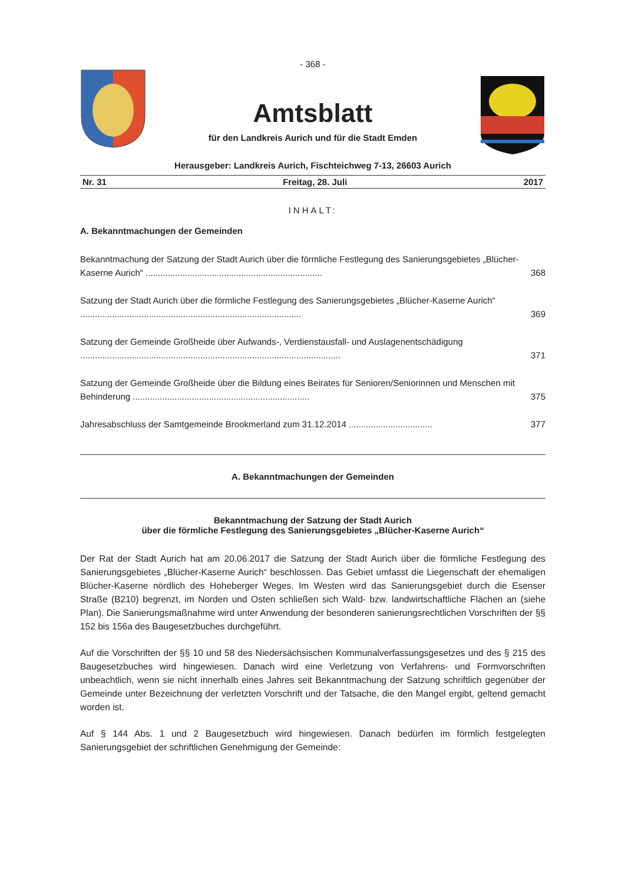- 368 -
Amtsblatt
für den Landkreis Aurich und für die Stadt Emden
Herausgeber: Landkreis Aurich, Fischteichweg 7-13, 26603 Aurich
Nr. 31 Freitag, 28. Juli 2017
INHALT:
A. Bekanntmachungen der Gemeinden
Bekanntmachung der Satzung der Stadt Aurich über die förmliche Festlegung des Sanierungs­gebietes „Blücher-Kaserne Aurich“ ........................................................................ 368
Satzung der Stadt Aurich über die förmliche Festlegung des Sanierungsgebietes „Blücher-Kaserne Aurich“ .......................................................................................... 369
Satzung der Gemeinde Großheide über Aufwands-, Verdienstausfall- und Auslagenentschädi­gung .......................................................................................................... 371
Satzung der Gemeinde Großheide über die Bildung eines Beirates für Senioren/Seniorinnen und Menschen mit Behinderung ........................................................................ 375
Jahresabschluss der Samtgemeinde Brookmerland zum 31.12.2014 .................................. 377
A. Bekanntmachungen der Gemeinden
Bekanntmachung der Satzung der Stadt Aurich
über die förmliche Festlegung des Sanierungsgebietes „Blücher-Kaserne Aurich“
Der Rat der Stadt Aurich hat am 20.06.2017 die Satzung der Stadt Aurich über die förmliche Festle­gung des Sanierungsgebietes „Blücher-Kaserne Aurich“ beschlossen. Das Gebiet umfasst die Liegen­schaft der ehemaligen Blücher-Kaserne nördlich des Hoheberger Weges. Im Westen wird das Sanie­rungsgebiet durch die Esenser Straße (B210) begrenzt, im Norden und Osten schließen sich Wald- bzw. landwirtschaftliche Flächen an (siehe Plan). Die Sanierungsmaßnahme wird unter Anwendung der besonderen sanierungsrechtlichen Vorschriften der §§ 152 bis 156a des Baugesetzbuches durch­geführt.
Auf die Vorschriften der §§ 10 und 58 des Niedersächsischen Kommunalverfassungsgesetzes und des § 215 des Baugesetzbuches wird hingewiesen. Danach wird eine Verletzung von Verfahrens- und Formvorschriften unbeachtlich, wenn sie nicht innerhalb eines Jahres seit Bekanntmachung der Sat­zung schriftlich gegenüber der Gemeinde unter Bezeichnung der verletzten Vorschrift und der Tatsa­che, die den Mangel ergibt, geltend gemacht worden ist.
Auf § 144 Abs. 1 und 2 Baugesetzbuch wird hingewiesen. Danach bedürfen im förmlich festgelegten Sanierungsgebiet der schriftlichen Genehmigung der Gemeinde: